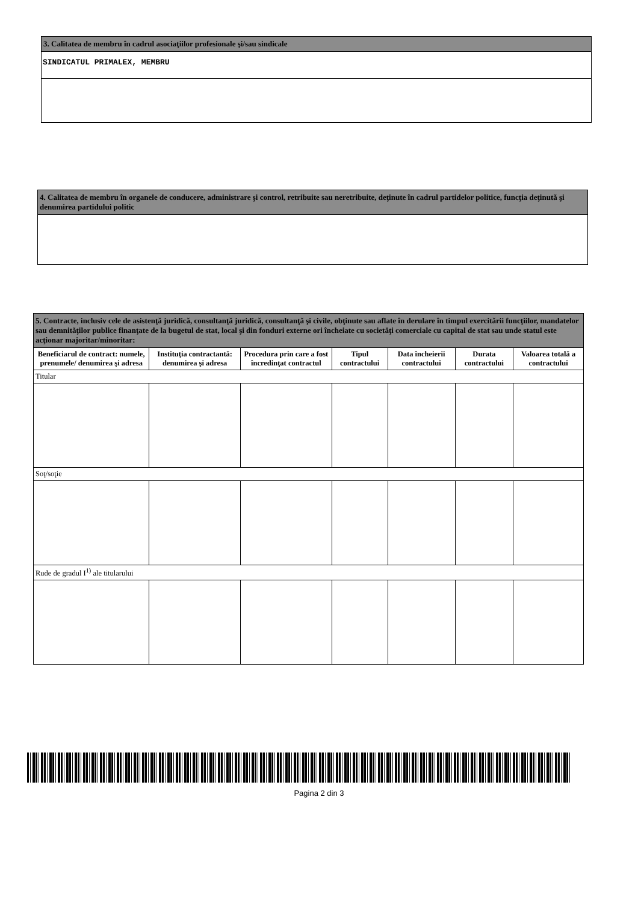| 3. Calitatea de membru în cadrul asociaţiilor profesionale şi/sau sindicale |
| --- |
| SINDICATUL PRIMALEX, MEMBRU |
| 4. Calitatea de membru în organele de conducere, administrare şi control, retribuite sau neretribuite, deţinute în cadrul partidelor politice, funcţia deţinută şi denumirea partidului politic |
| --- |
| 5. Contracte, inclusiv cele de asistenţă juridică, consultanţă juridică, consultanţă şi civile, obţinute sau aflate în derulare în timpul exercitării funcţiilor, mandatelor sau demnităţilor publice finanţate de la bugetul de stat, local şi din fonduri externe ori încheiate cu societăţi comerciale cu capital de stat sau unde statul este acţionar majoritar/minoritar: | | | | | | |
| --- | --- | --- | --- | --- | --- | --- |
| Beneficiarul de contract: numele, prenumele/ denumirea şi adresa | Instituţia contractantă: denumirea şi adresa | Procedura prin care a fost încredinţat contractul | Tipul contractului | Data încheierii contractului | Durata contractului | Valoarea totală a contractului |
| Titular | | | | | | |
| Soţ/soţie | | | | | | |
| Rude de gradul I<sup>1)</sup> ale titularului | | | | | | |
Pagina 2 din 3